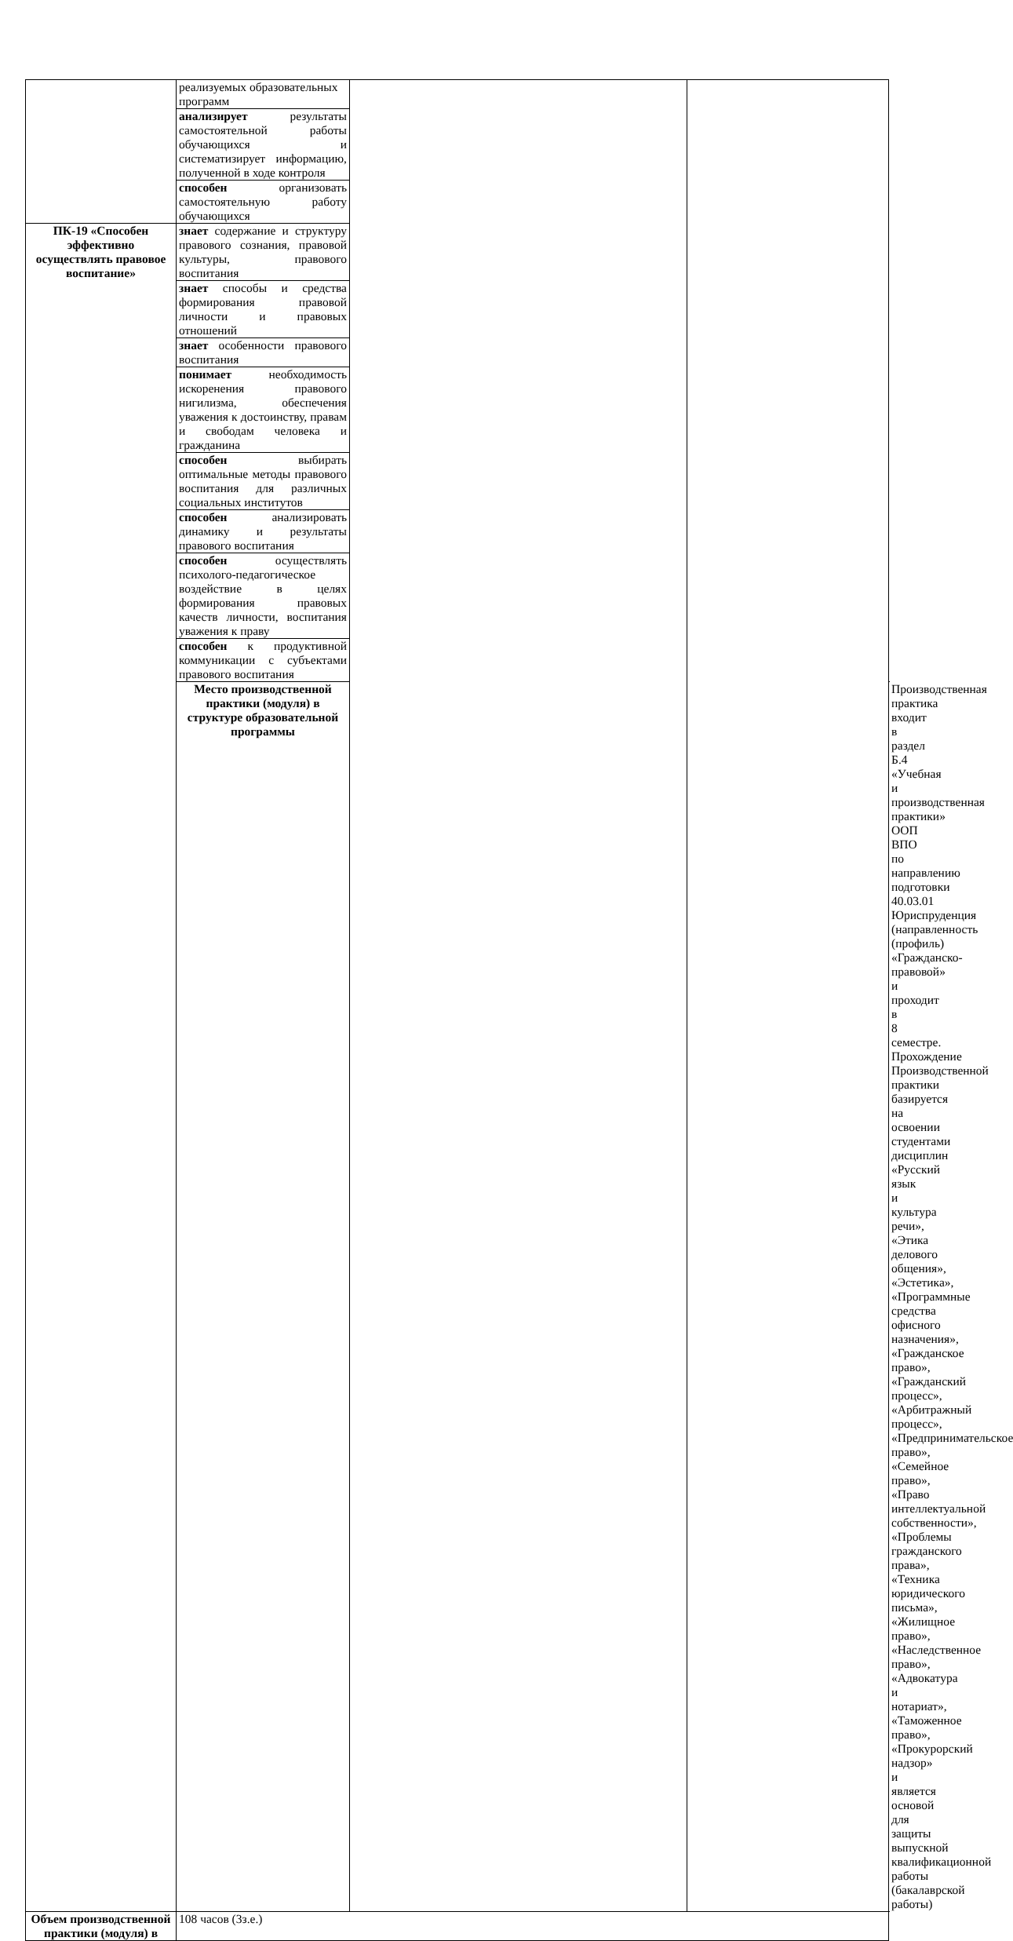| | реализуемых образовательных программ | | | |
| | анализирует результаты самостоятельной работы обучающихся и систематизирует информацию, полученной в ходе контроля | | | |
| | способен организовать самостоятельную работу обучающихся | | | |
| ПК-19 «Способен эффективно осуществлять правовое воспитание» | знает содержание и структуру правового сознания, правовой культуры, правового воспитания | | | |
| | знает способы и средства формирования правовой личности и правовых отношений | | | |
| | знает особенности правового воспитания | | | |
| | понимает необходимость искоренения правового нигилизма, обеспечения уважения к достоинству, правам и свободам человека и гражданина | | | |
| | способен выбирать оптимальные методы правового воспитания для различных социальных институтов | | | |
| | способен анализировать динамику и результаты правового воспитания | | | |
| | способен осуществлять психолого-педагогическое воздействие в целях формирования правовых качеств личности, воспитания уважения к праву | | | |
| | способен к продуктивной коммуникации с субъектами правового воспитания | | | |
| | Место производственной практики (модуля) в структуре образовательной программы | | | Производственная практика входит в раздел Б.4 «Учебная и производственная практики» ООП ВПО по направлению подготовки 40.03.01 Юриспруденция (направленность (профиль) «Гражданско-правовой» и проходит в 8 семестре. Прохождение Производственной практики базируется на освоении студентами дисциплин «Русский язык и культура речи», «Этика делового общения», «Эстетика», «Программные средства офисного назначения», «Гражданское право», «Гражданский процесс», «Арбитражный процесс», «Предпринимательское право», «Семейное право», «Право интеллектуальной собственности», «Проблемы гражданского права», «Техника юридического письма», «Жилищное право», «Наследственное право», «Адвокатура и нотариат», «Таможенное право», «Прокурорский надзор» и является основой для защиты выпускной квалификационной работы (бакалаврской работы) |
| Объем производственной практики (модуля) в | 108 часов (3з.е.) | | | |